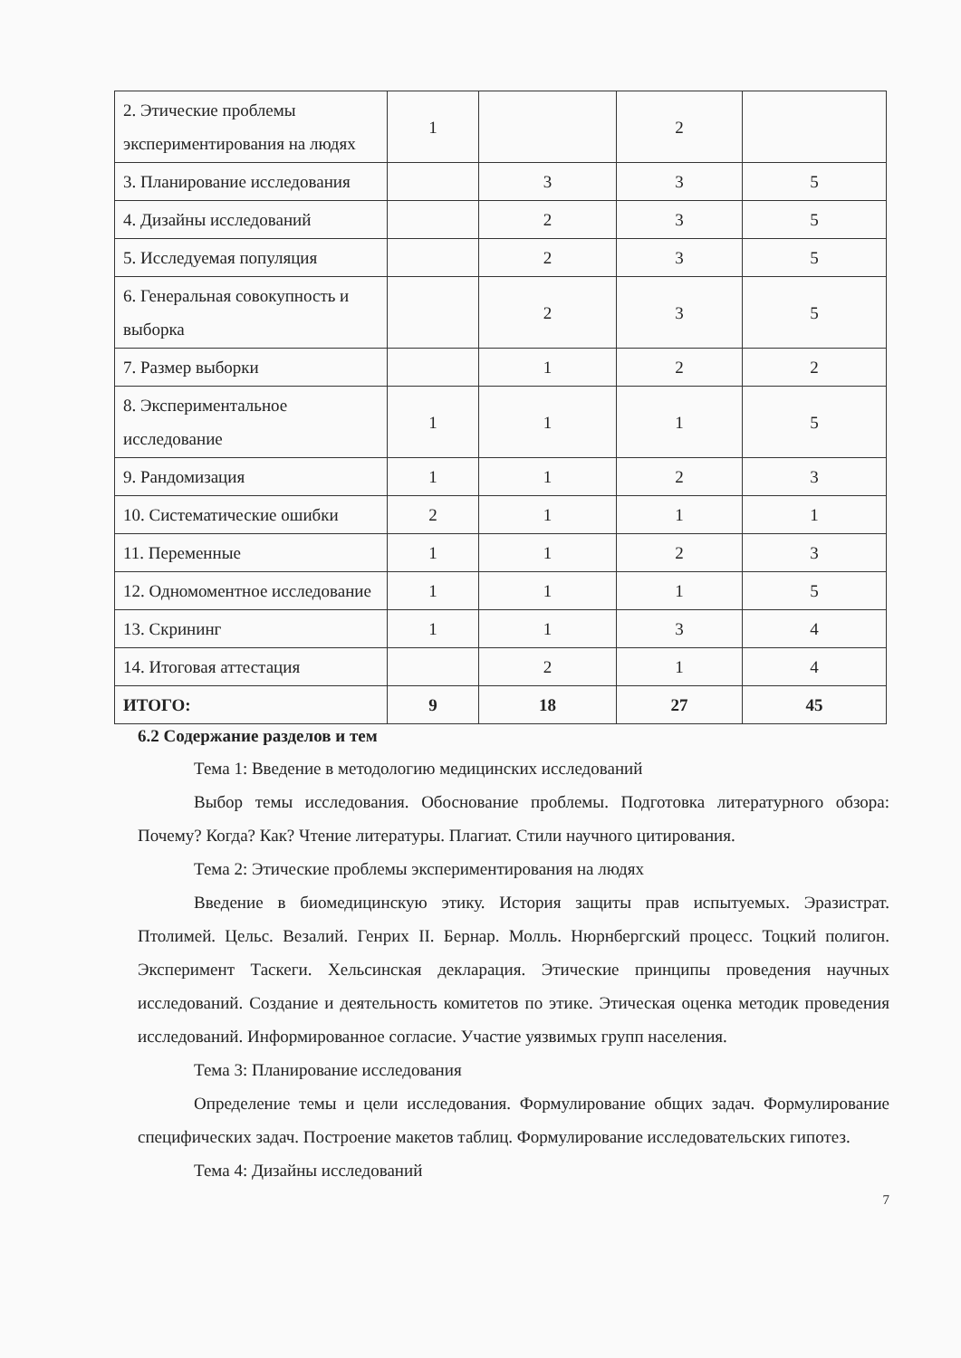| 2. Этические проблемы экспериментирования на людях | 1 | | 2 | |
| 3. Планирование исследования | | 3 | 3 | 5 |
| 4. Дизайны исследований | | 2 | 3 | 5 |
| 5. Исследуемая популяция | | 2 | 3 | 5 |
| 6. Генеральная совокупность и выборка | | 2 | 3 | 5 |
| 7. Размер выборки | | 1 | 2 | 2 |
| 8. Экспериментальное исследование | 1 | 1 | 1 | 5 |
| 9. Рандомизация | 1 | 1 | 2 | 3 |
| 10. Систематические ошибки | 2 | 1 | 1 | 1 |
| 11. Переменные | 1 | 1 | 2 | 3 |
| 12. Одномоментное исследование | 1 | 1 | 1 | 5 |
| 13. Скрининг | 1 | 1 | 3 | 4 |
| 14. Итоговая аттестация | | 2 | 1 | 4 |
| ИТОГО: | 9 | 18 | 27 | 45 |
6.2 Содержание разделов и тем
Тема 1: Введение в методологию медицинских исследований
Выбор темы исследования. Обоснование проблемы. Подготовка литературного обзора: Почему? Когда? Как? Чтение литературы. Плагиат. Стили научного цитирования.
Тема 2: Этические проблемы экспериментирования на людях
Введение в биомедицинскую этику. История защиты прав испытуемых. Эразистрат. Птолимей. Цельс. Везалий. Генрих II. Бернар. Молль. Нюрнбергский процесс. Тоцкий полигон. Эксперимент Таскеги. Хельсинская декларация. Этические принципы проведения научных исследований. Создание и деятельность комитетов по этике. Этическая оценка методик проведения исследований. Информированное согласие. Участие уязвимых групп населения.
Тема 3: Планирование исследования
Определение темы и цели исследования. Формулирование общих задач. Формулирование специфических задач. Построение макетов таблиц. Формулирование исследовательских гипотез.
Тема 4: Дизайны исследований
7